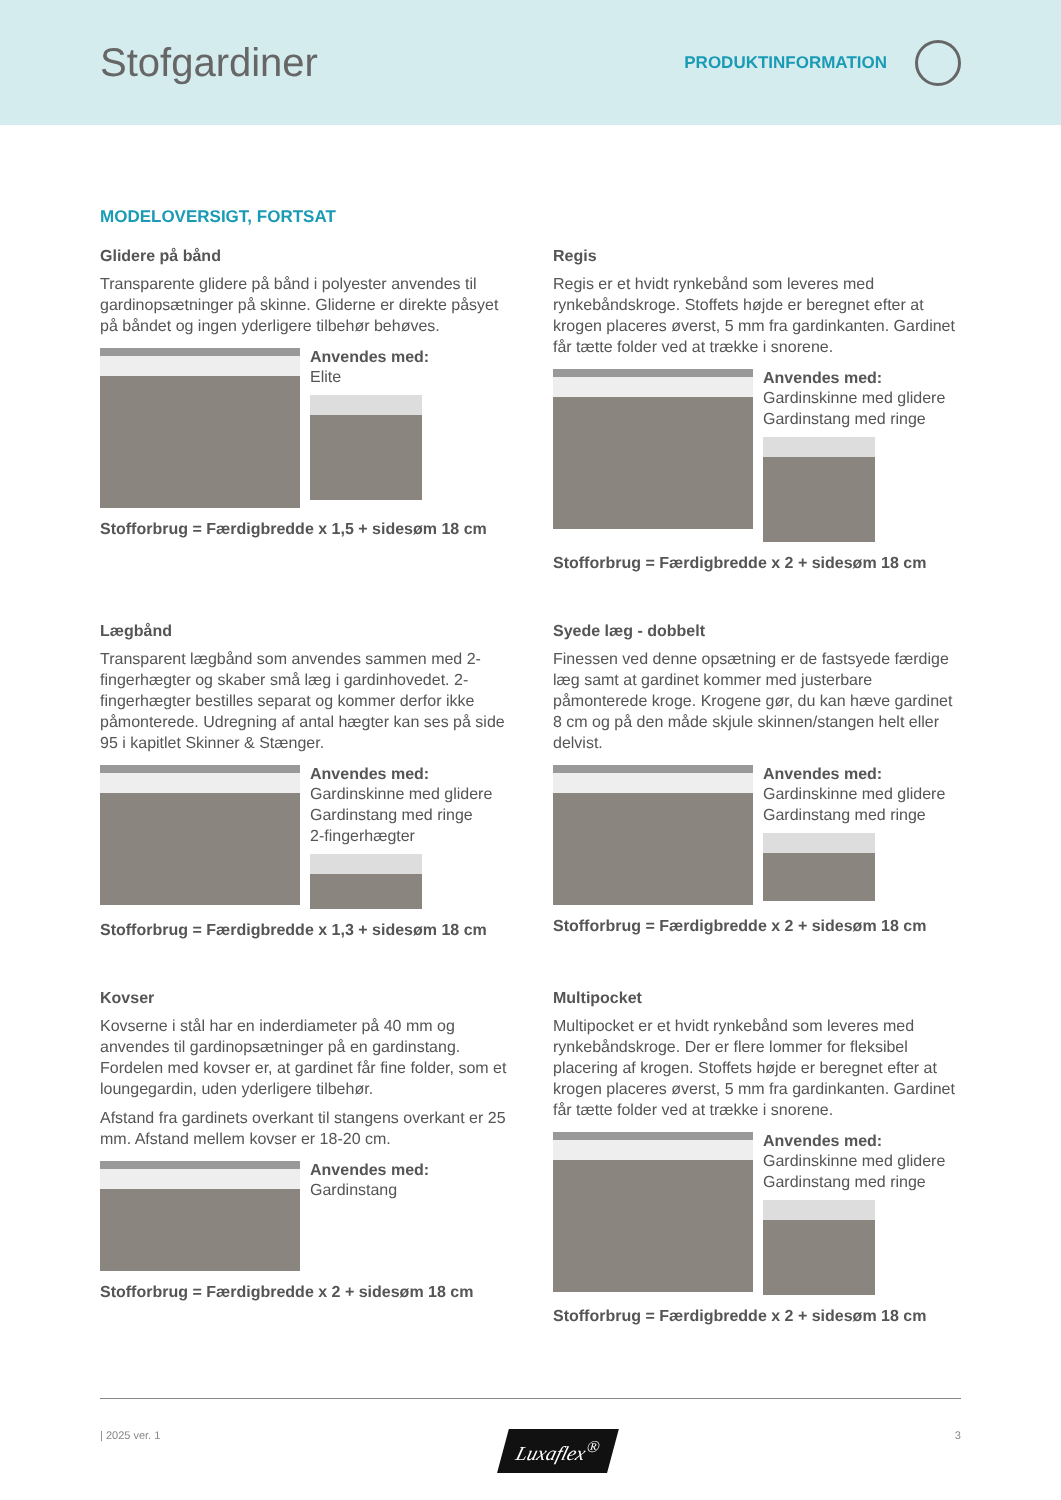Stofgardiner
PRODUKTINFORMATION
MODELOVERSIGT, FORTSAT
Glidere på bånd
Transparente glidere på bånd i polyester anvendes til gardinopsætninger på skinne. Gliderne er direkte påsyet på båndet og ingen yderligere tilbehør behøves.
Anvendes med:
Elite
Stofforbrug = Færdigbredde x 1,5 + sidesøm 18 cm
Regis
Regis er et hvidt rynkebånd som leveres med rynkebåndskroge. Stoffets højde er beregnet efter at krogen placeres øverst, 5 mm fra gardinkanten. Gardinet får tætte folder ved at trække i snorene.
Anvendes med:
Gardinskinne med glidere
Gardinstang med ringe
Stofforbrug = Færdigbredde x 2 + sidesøm 18 cm
Lægbånd
Transparent lægbånd som anvendes sammen med 2-fingerhægter og skaber små læg i gardinhovedet. 2-fingerhægter bestilles separat og kommer derfor ikke påmonterede. Udregning af antal hægter kan ses på side 95 i kapitlet Skinner & Stænger.
Anvendes med:
Gardinskinne med glidere
Gardinstang med ringe
2-fingerhægter
Stofforbrug = Færdigbredde x 1,3 + sidesøm 18 cm
Syede læg - dobbelt
Finessen ved denne opsætning er de fastsyede færdige læg samt at gardinet kommer med justerbare påmonterede kroge. Krogene gør, du kan hæve gardinet 8 cm og på den måde skjule skinnen/stangen helt eller delvist.
Anvendes med:
Gardinskinne med glidere
Gardinstang med ringe
Stofforbrug = Færdigbredde x 2 + sidesøm 18 cm
Kovser
Kovserne i stål har en inderdiameter på 40 mm og anvendes til gardinopsætninger på en gardinstang. Fordelen med kovser er, at gardinet får fine folder, som et loungegardin, uden yderligere tilbehør.
Afstand fra gardinets overkant til stangens overkant er 25 mm. Afstand mellem kovser er 18-20 cm.
Anvendes med:
Gardinstang
Stofforbrug = Færdigbredde x 2 + sidesøm 18 cm
Multipocket
Multipocket er et hvidt rynkebånd som leveres med rynkebåndskroge. Der er flere lommer for fleksibel placering af krogen. Stoffets højde er beregnet efter at krogen placeres øverst, 5 mm fra gardinkanten. Gardinet får tætte folder ved at trække i snorene.
Anvendes med:
Gardinskinne med glidere
Gardinstang med ringe
Stofforbrug = Færdigbredde x 2 + sidesøm 18 cm
| 2025 ver. 1 Luxaflex<sup>®</sup> 3